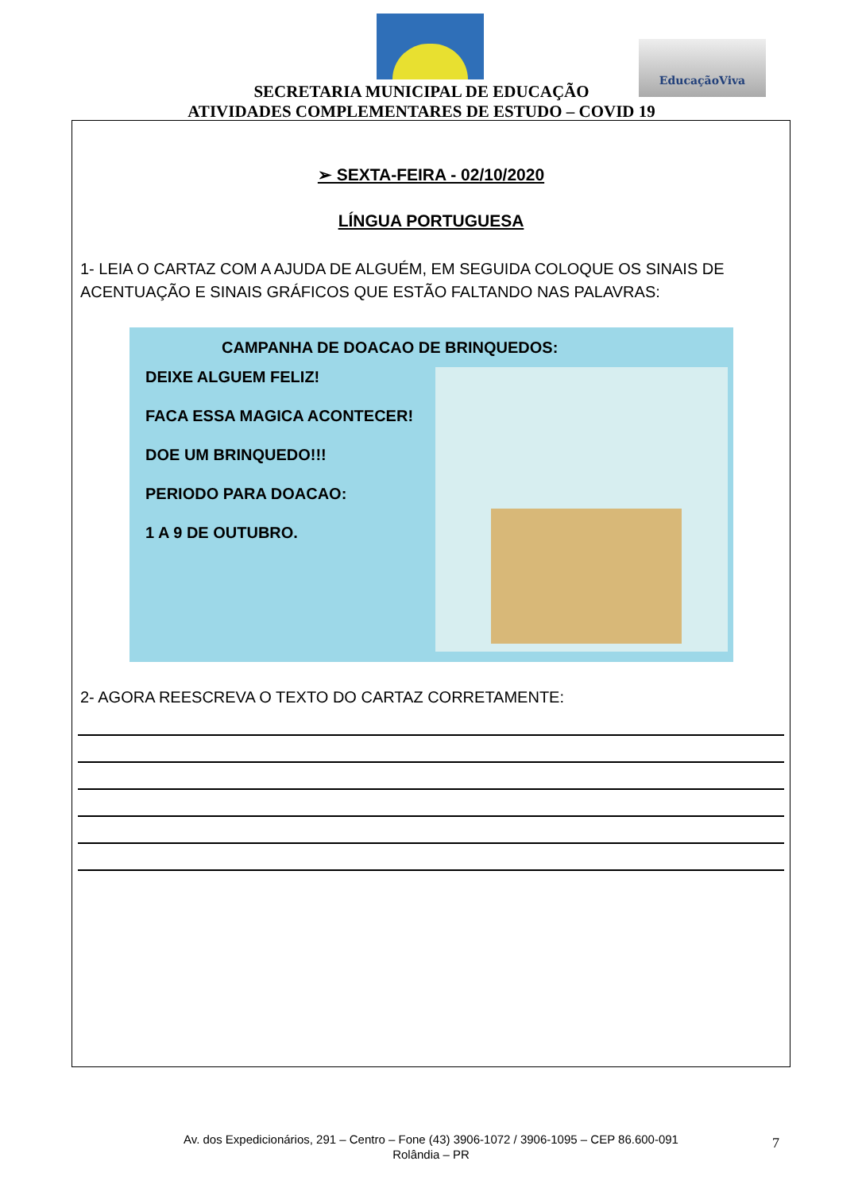EducaçãoViva
SECRETARIA MUNICIPAL DE EDUCAÇÃO
ATIVIDADES COMPLEMENTARES DE ESTUDO – COVID 19
➢ SEXTA-FEIRA - 02/10/2020
LÍNGUA PORTUGUESA
1- LEIA O CARTAZ COM A AJUDA DE ALGUÉM, EM SEGUIDA COLOQUE OS SINAIS DE ACENTUAÇÃO E SINAIS GRÁFICOS QUE ESTÃO FALTANDO NAS PALAVRAS:
CAMPANHA DE DOACAO DE BRINQUEDOS:
DEIXE ALGUEM FELIZ!
FACA ESSA MAGICA ACONTECER!
DOE UM BRINQUEDO!!!
PERIODO PARA DOACAO:
1 A 9 DE OUTUBRO.
2- AGORA REESCREVA O TEXTO DO CARTAZ CORRETAMENTE:
Av. dos Expedicionários, 291 – Centro – Fone (43) 3906-1072 / 3906-1095 – CEP 86.600-091
Rolândia – PR
7